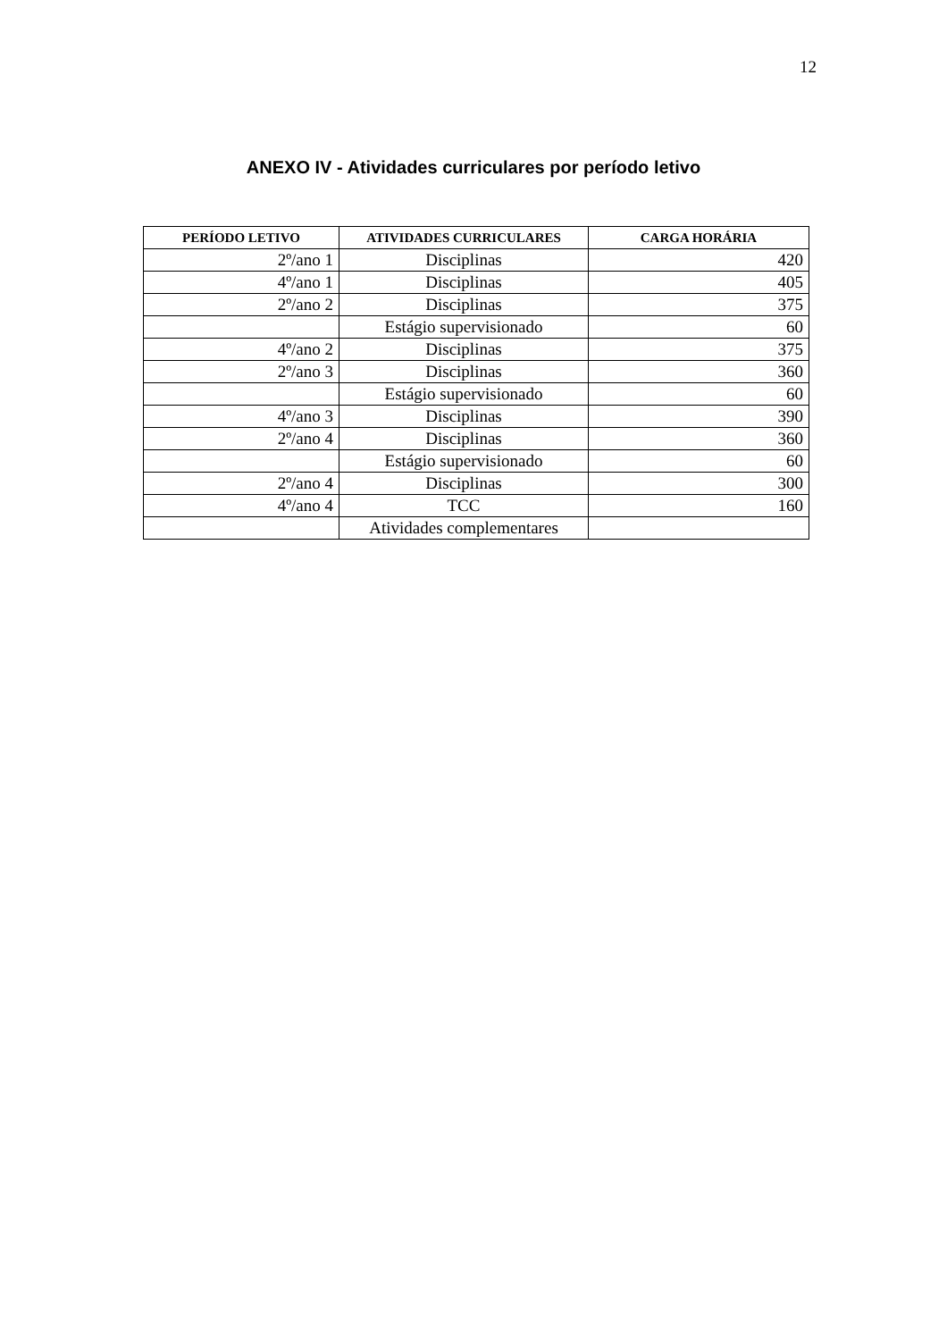12
ANEXO IV - Atividades curriculares por período letivo
| PERÍODO LETIVO | ATIVIDADES CURRICULARES | CARGA HORÁRIA |
| --- | --- | --- |
| 2º/ano 1 | Disciplinas | 420 |
| 4º/ano 1 | Disciplinas | 405 |
| 2º/ano 2 | Disciplinas | 375 |
| | Estágio supervisionado | 60 |
| 4º/ano 2 | Disciplinas | 375 |
| 2º/ano 3 | Disciplinas | 360 |
| | Estágio supervisionado | 60 |
| 4º/ano 3 | Disciplinas | 390 |
| 2º/ano 4 | Disciplinas | 360 |
| | Estágio supervisionado | 60 |
| 2º/ano 4 | Disciplinas | 300 |
| 4º/ano 4 | TCC | 160 |
| | Atividades complementares | |